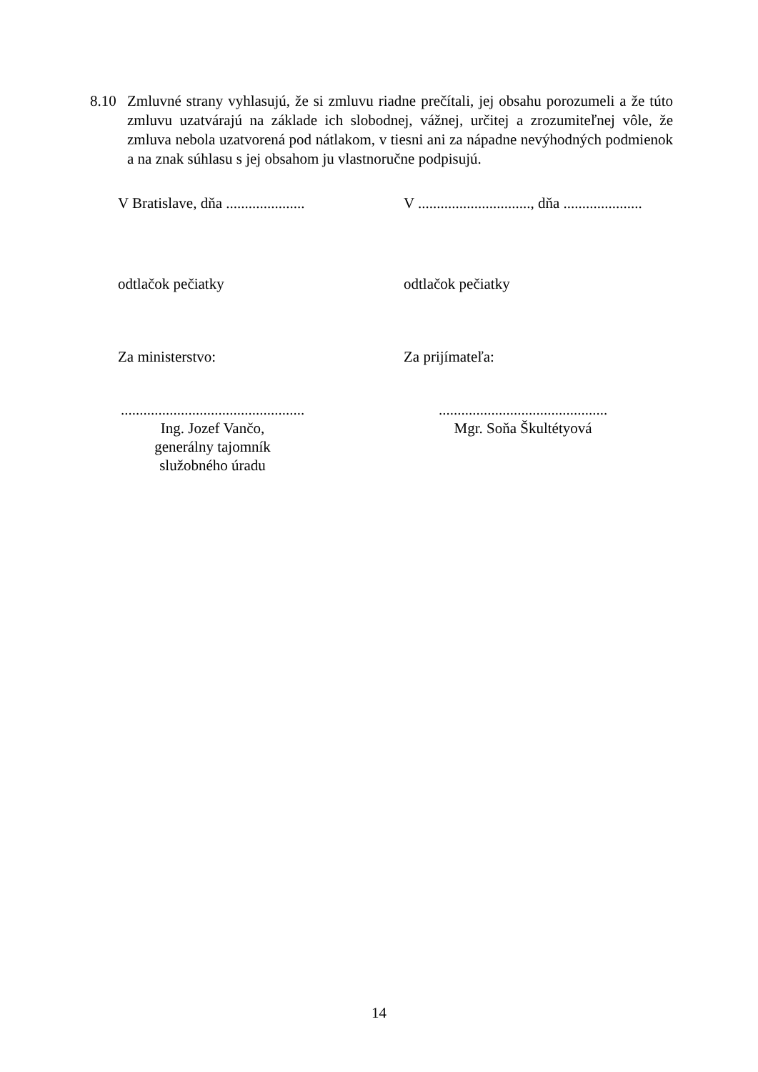8.10 Zmluvné strany vyhlasujú, že si zmluvu riadne prečítali, jej obsahu porozumeli a že túto zmluvu uzatvárajú na základe ich slobodnej, vážnej, určitej a zrozumiteľnej vôle, že zmluva nebola uzatvorená pod nátlakom, v tiesni ani za nápadne nevýhodných podmienok a na znak súhlasu s jej obsahom ju vlastnoručne podpisujú.
V Bratislave, dňa .....................
V .............................., dňa .....................
odtlačok pečiatky odtlačok pečiatky
Za ministerstvo: Za prijímateľa:
.................................................
Ing. Jozef Vančo,
generálny tajomník
služobného úradu
.............................................
Mgr. Soňa Škultétyová
14